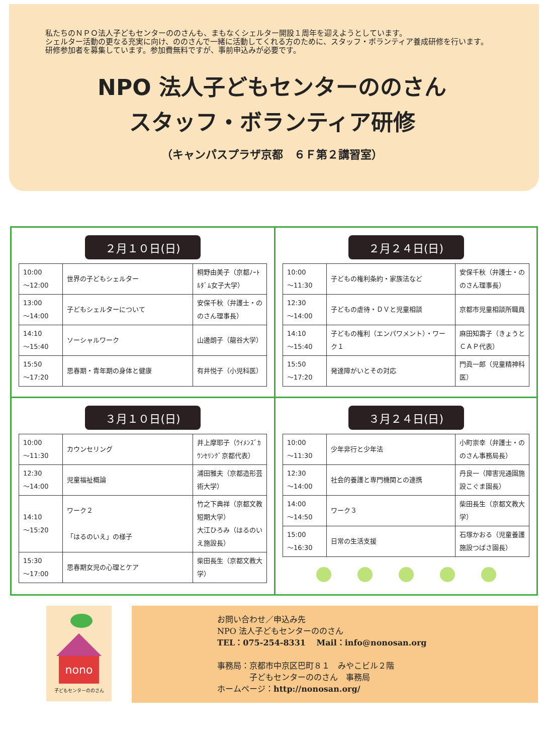私たちのＮＰＯ法人子どもセンターののさんも、まもなくシェルター開設１周年を迎えようとしています。
シェルター活動の更なる充実に向け、ののさんで一緒に活動してくれる方のために、スタッフ・ボランティア養成研修を行います。
研修参加者を募集しています。参加費無料ですが、事前申込みが必要です。
NPO 法人子どもセンターののさん
スタッフ・ボランティア研修
（キャンパスプラザ京都　６Ｆ第２講習室）
２月１０日(日)
| 10:00 ～12:00 | 世界の子どもシェルター | 桐野由美子（京都ﾉｰﾄﾙﾀﾞﾑ女子大学） |
| 13:00 ～14:00 | 子どもシェルターについて | 安保千秋（弁護士・ののさん理事長） |
| 14:10 ～15:40 | ソーシャルワーク | 山邊朗子（龍谷大学） |
| 15:50 ～17:20 | 思春期・青年期の身体と健康 | 有井悦子（小児科医） |
２月２４日(日)
| 10:00 ～11:30 | 子どもの権利条約・家族法など | 安保千秋（弁護士・ののさん理事長） |
| 12:30 ～14:00 | 子どもの虐待・ＤＶと児童相談 | 京都市児童相談所職員 |
| 14:10 ～15:40 | 子どもの権利（エンパワメント）・ワーク１ | 麻田知壽子（きょうとＣＡＰ代表） |
| 15:50 ～17:20 | 発達障がいとその対応 | 門眞一郎（児童精神科医） |
３月１０日(日)
| 10:00 ～11:30 | カウンセリング | 井上摩耶子（ｳｲﾒﾝｽﾞｶｳﾝｾﾘﾝｸﾞ京都代表） |
| 12:30 ～14:00 | 児童福祉概論 | 浦田雅夫（京都造形芸術大学） |
| 14:10 ～15:20 | ワーク２ 「はるのいえ」の様子 | 竹之下典祥（京都文教短期大学） 大江ひろみ（はるのいえ施設長） |
| 15:30 ～17:00 | 思春期女児の心理とケア | 柴田長生（京都文教大学） |
３月２４日(日)
| 10:00 ～11:30 | 少年非行と少年法 | 小町崇幸（弁護士・ののさん事務局長） |
| 12:30 ～14:00 | 社会的養護と専門機関との連携 | 丹良一（障害児通園施設こぐま園長） |
| 14:00 ～14:50 | ワーク３ | 柴田長生（京都文教大学） |
| 15:00 ～16:30 | 日常の生活支援 | 石塚かおる（児童養護施設つばさ園長） |
nono
子どもセンターののさん
お問い合わせ／申込み先
NPO 法人子どもセンターののさん
TEL：075-254-8331　 Mail：info@nonosan.org
事務局：京都市中京区巴町８１　みやこビル２階
　　　　子どもセンターののさん　事務局
ホームページ：http://nonosan.org/